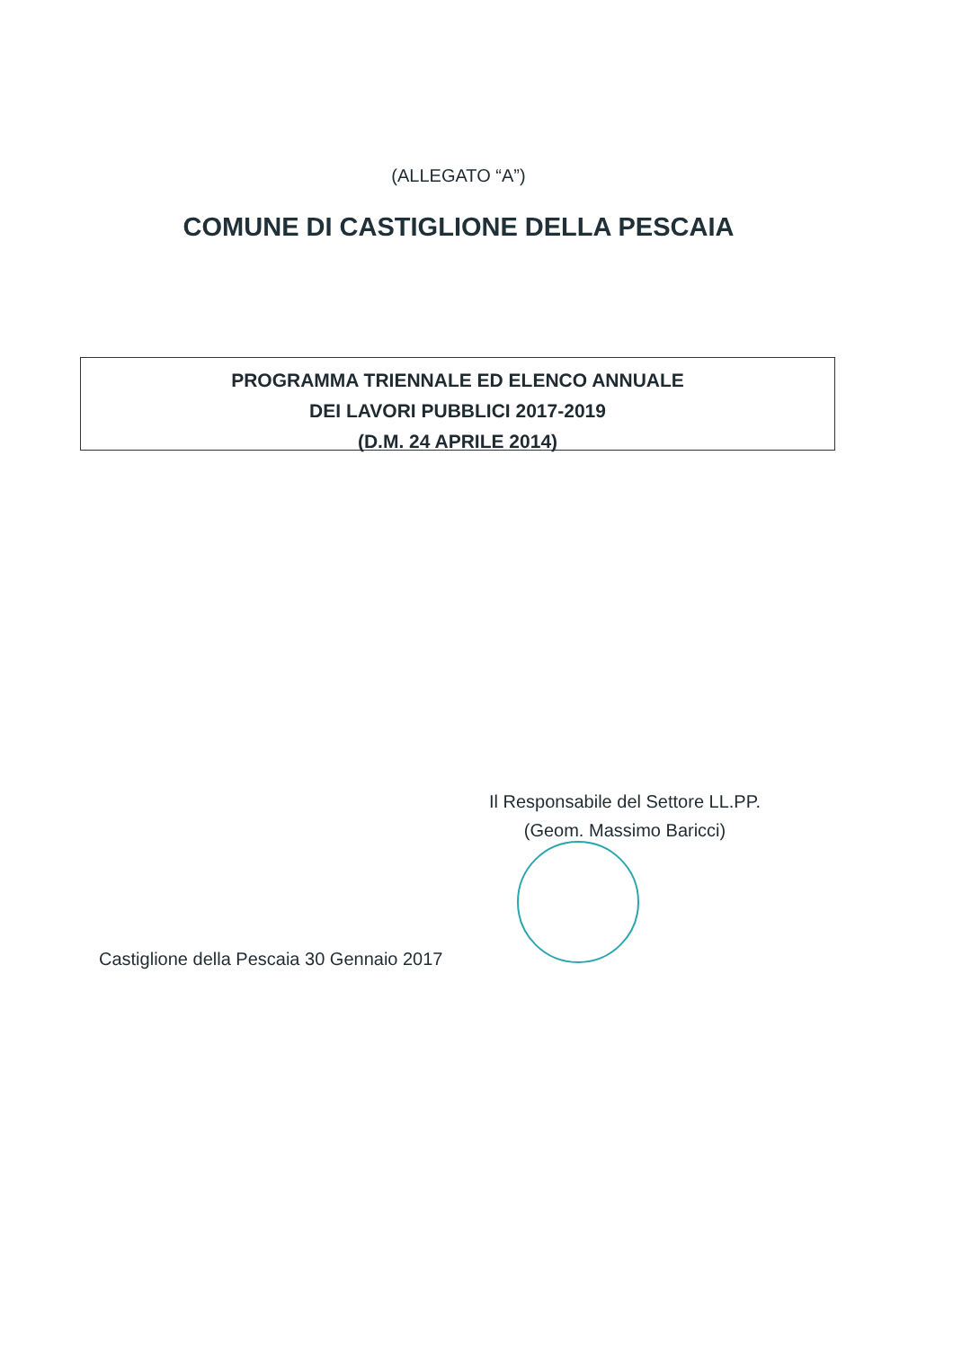(ALLEGATO “A”)
COMUNE DI CASTIGLIONE DELLA PESCAIA
PROGRAMMA TRIENNALE ED ELENCO ANNUALE
DEI LAVORI PUBBLICI 2017-2019
(D.M. 24 APRILE 2014)
Il Responsabile del Settore LL.PP.
(Geom. Massimo Baricci)
Castiglione della Pescaia 30 Gennaio 2017